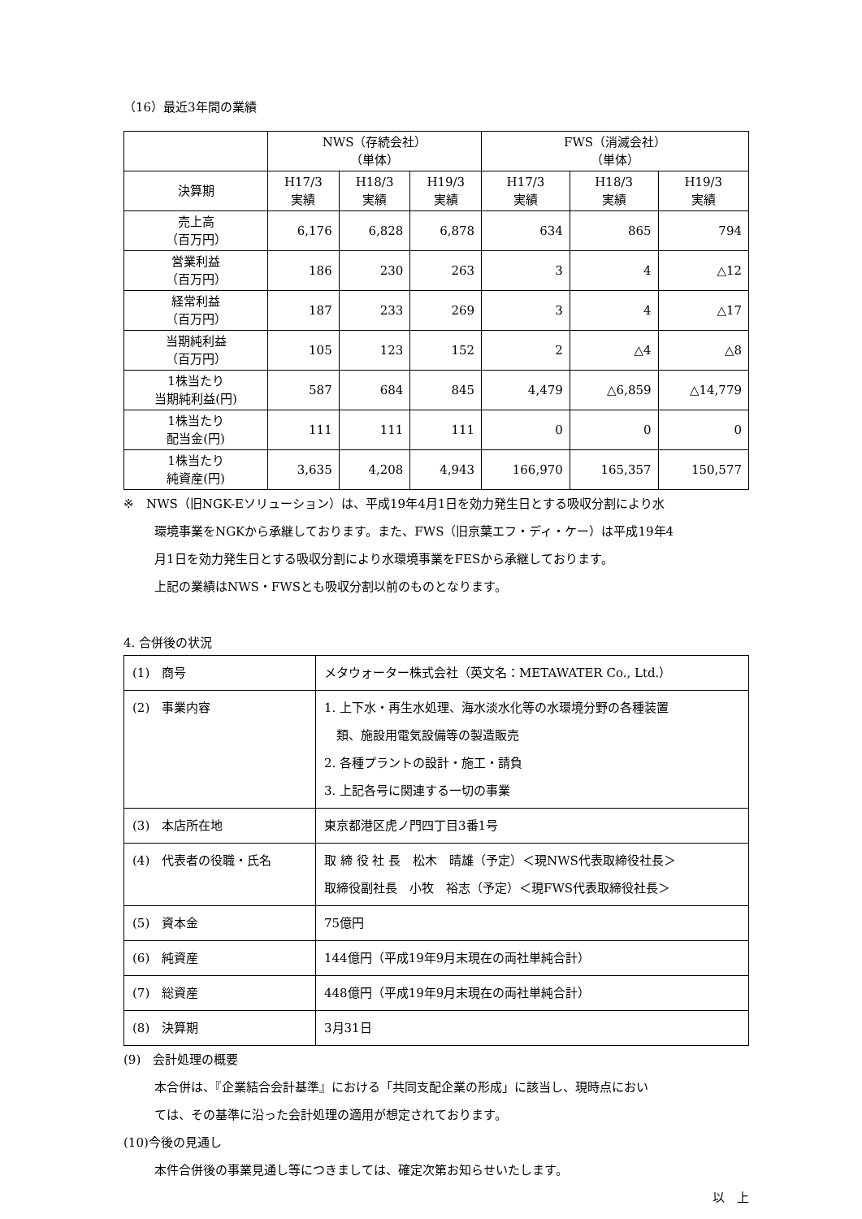（16）最近3年間の業績
| | NWS（存続会社） （単体） | | | FWS（消滅会社） （単体） | | |
| --- | --- | --- | --- | --- | --- | --- |
| 決算期 | H17/3 実績 | H18/3 実績 | H19/3 実績 | H17/3 実績 | H18/3 実績 | H19/3 実績 |
| 売上高 （百万円） | 6,176 | 6,828 | 6,878 | 634 | 865 | 794 |
| 営業利益 （百万円） | 186 | 230 | 263 | 3 | 4 | △12 |
| 経常利益 （百万円） | 187 | 233 | 269 | 3 | 4 | △17 |
| 当期純利益 （百万円） | 105 | 123 | 152 | 2 | △4 | △8 |
| 1株当たり 当期純利益(円) | 587 | 684 | 845 | 4,479 | △6,859 | △14,779 |
| 1株当たり 配当金(円) | 111 | 111 | 111 | 0 | 0 | 0 |
| 1株当たり 純資産(円) | 3,635 | 4,208 | 4,943 | 166,970 | 165,357 | 150,577 |
※　NWS（旧NGK-Eソリューション）は、平成19年4月1日を効力発生日とする吸収分割により水
環境事業をNGKから承継しております。また、FWS（旧京葉エフ・ディ・ケー）は平成19年4
月1日を効力発生日とする吸収分割により水環境事業をFESから承継しております。
上記の業績はNWS・FWSとも吸収分割以前のものとなります。
4. 合併後の状況
| (1) 商号 | メタウォーター株式会社（英文名：METAWATER Co., Ltd.） |
| (2) 事業内容 | 1. 上下水・再生水処理、海水淡水化等の水環境分野の各種装置 類、施設用電気設備等の製造販売 2. 各種プラントの設計・施工・請負 3. 上記各号に関連する一切の事業 |
| (3) 本店所在地 | 東京都港区虎ノ門四丁目3番1号 |
| (4) 代表者の役職・氏名 | 取 締 役 社 長 松木 晴雄（予定）＜現NWS代表取締役社長＞ 取締役副社長 小牧 裕志（予定）＜現FWS代表取締役社長＞ |
| (5) 資本金 | 75億円 |
| (6) 純資産 | 144億円（平成19年9月末現在の両社単純合計） |
| (7) 総資産 | 448億円（平成19年9月末現在の両社単純合計） |
| (8) 決算期 | 3月31日 |
(9)　会計処理の概要
本合併は、『企業結合会計基準』における「共同支配企業の形成」に該当し、現時点におい
ては、その基準に沿った会計処理の適用が想定されております。
(10)今後の見通し
本件合併後の事業見通し等につきましては、確定次第お知らせいたします。
以　上